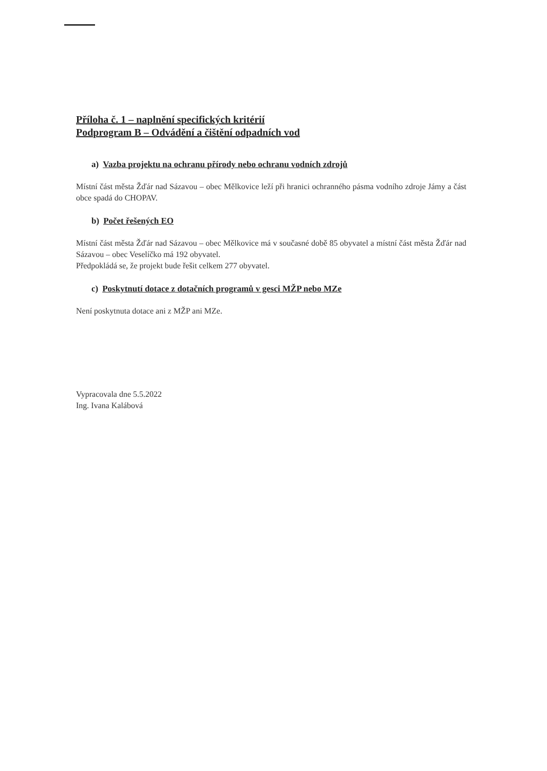Příloha č. 1 – naplnění specifických kritérií
Podprogram B – Odvádění a čištění odpadních vod
a) Vazba projektu na ochranu přírody nebo ochranu vodních zdrojů
Místní část města Žďár nad Sázavou – obec Mělkovice leží při hranici ochranného pásma vodního zdroje Jámy a část obce spadá do CHOPAV.
b) Počet řešených EO
Místní část města Žďár nad Sázavou – obec Mělkovice má v současné době 85 obyvatel a místní část města Žďár nad Sázavou – obec Veselíčko má 192 obyvatel.
Předpokládá se, že projekt bude řešit celkem 277 obyvatel.
c) Poskytnutí dotace z dotačních programů v gesci MŽP nebo MZe
Není poskytnuta dotace ani z MŽP ani MZe.
Vypracovala dne 5.5.2022
Ing. Ivana Kalábová